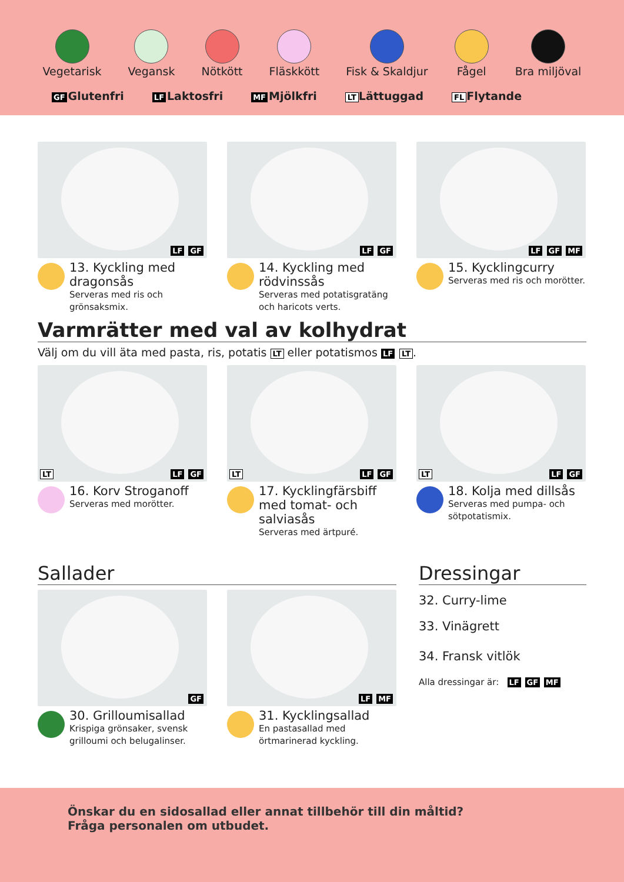Vegetarisk Vegansk Nötkött Fläskkött Fisk & Skaldjur Fågel Bra miljöval
GF Glutenfri LF Laktosfri MF Mjölkfri LT Lättuggad FL Flytande
LF GF
13. Kyckling med dragonsås
Serveras med ris och grönsaksmix.
LF GF
14. Kyckling med rödvinssås
Serveras med potatisgratäng och haricots verts.
LF GF MF
15. Kycklingcurry
Serveras med ris och morötter.
Varmrätter med val av kolhydrat
Välj om du vill äta med pasta, ris, potatis LT eller potatismos LF LT.
LT LF GF
16. Korv Stroganoff
Serveras med morötter.
LT LF GF
17. Kycklingfärsbiff med tomat- och salviasås
Serveras med ärtpuré.
LT LF GF
18. Kolja med dillsås
Serveras med pumpa- och sötpotatismix.
Sallader
GF
30. Grilloumisallad
Krispiga grönsaker, svensk grilloumi och belugalinser.
LF MF
31. Kycklingsallad
En pastasallad med örtmarinerad kyckling.
Dressingar
32. Curry-lime
33. Vinägrett
34. Fransk vitlök
Alla dressingar är: LF GF MF
Önskar du en sidosallad eller annat tillbehör till din måltid?
Fråga personalen om utbudet.